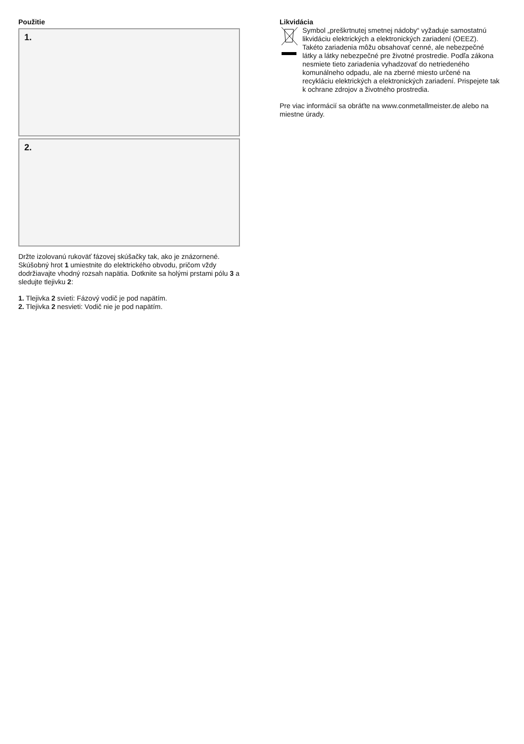Použitie
1.
2.
Držte izolovanú rukoväť fázovej skúšačky tak, ako je znázornené. Skúšobný hrot 1 umiestnite do elektrického obvodu, pričom vždy dodržiavajte vhodný rozsah napätia. Dotknite sa holými prstami pólu 3 a sledujte tlejivku 2:
1. Tlejivka 2 svieti: Fázový vodič je pod napätím.
2. Tlejivka 2 nesvieti: Vodič nie je pod napätím.
Likvidácia
Symbol „preškrtnutej smetnej nádoby“ vyžaduje samostatnú likvidáciu elektrických a elektronických zariadení (OEEZ). Takéto zariadenia môžu obsahovať cenné, ale nebezpečné látky a látky nebezpečné pre životné prostredie. Podľa zákona nesmiete tieto zariadenia vyhadzovať do netriedeného komunálneho odpadu, ale na zberné miesto určené na recykláciu elektrických a elektronických zariadení. Prispejete tak k ochrane zdrojov a životného prostredia.
Pre viac informácií sa obráťte na www.conmetallmeister.de alebo na miestne úrady.